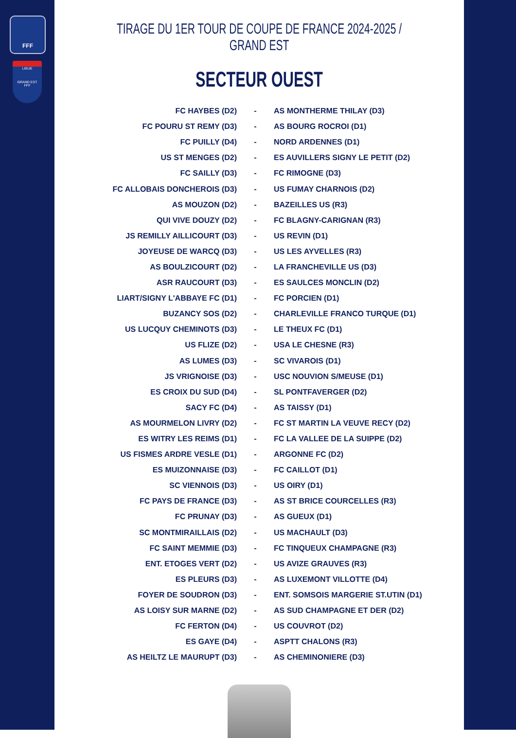FFF
LIGUE
GRAND EST
FFF
TIRAGE DU 1ER TOUR DE COUPE DE FRANCE 2024-2025 / GRAND EST
SECTEUR OUEST
| FC HAYBES (D2) | - | AS MONTHERME THILAY (D3) |
| FC POURU ST REMY (D3) | - | AS BOURG ROCROI (D1) |
| FC PUILLY (D4) | - | NORD ARDENNES (D1) |
| US ST MENGES (D2) | - | ES AUVILLERS SIGNY LE PETIT (D2) |
| FC SAILLY (D3) | - | FC RIMOGNE (D3) |
| FC ALLOBAIS DONCHEROIS (D3) | - | US FUMAY CHARNOIS (D2) |
| AS MOUZON (D2) | - | BAZEILLES US (R3) |
| QUI VIVE DOUZY (D2) | - | FC BLAGNY-CARIGNAN (R3) |
| JS REMILLY AILLICOURT (D3) | - | US REVIN (D1) |
| JOYEUSE DE WARCQ (D3) | - | US LES AYVELLES (R3) |
| AS BOULZICOURT (D2) | - | LA FRANCHEVILLE US (D3) |
| ASR RAUCOURT (D3) | - | ES SAULCES MONCLIN (D2) |
| LIART/SIGNY L'ABBAYE FC (D1) | - | FC PORCIEN (D1) |
| BUZANCY SOS (D2) | - | CHARLEVILLE FRANCO TURQUE (D1) |
| US LUCQUY CHEMINOTS (D3) | - | LE THEUX FC (D1) |
| US FLIZE (D2) | - | USA LE CHESNE (R3) |
| AS LUMES (D3) | - | SC VIVAROIS (D1) |
| JS VRIGNOISE (D3) | - | USC NOUVION S/MEUSE (D1) |
| ES CROIX DU SUD (D4) | - | SL PONTFAVERGER (D2) |
| SACY FC (D4) | - | AS TAISSY (D1) |
| AS MOURMELON LIVRY (D2) | - | FC ST MARTIN LA VEUVE RECY (D2) |
| ES WITRY LES REIMS (D1) | - | FC LA VALLEE DE LA SUIPPE (D2) |
| US FISMES ARDRE VESLE (D1) | - | ARGONNE FC (D2) |
| ES MUIZONNAISE (D3) | - | FC CAILLOT (D1) |
| SC VIENNOIS (D3) | - | US OIRY (D1) |
| FC PAYS DE FRANCE (D3) | - | AS ST BRICE COURCELLES (R3) |
| FC PRUNAY (D3) | - | AS GUEUX (D1) |
| SC MONTMIRAILLAIS (D2) | - | US MACHAULT (D3) |
| FC SAINT MEMMIE (D3) | - | FC TINQUEUX CHAMPAGNE (R3) |
| ENT. ETOGES VERT (D2) | - | US AVIZE GRAUVES (R3) |
| ES PLEURS (D3) | - | AS LUXEMONT VILLOTTE (D4) |
| FOYER DE SOUDRON (D3) | - | ENT. SOMSOIS MARGERIE ST.UTIN (D1) |
| AS LOISY SUR MARNE (D2) | - | AS SUD CHAMPAGNE ET DER (D2) |
| FC FERTON (D4) | - | US COUVROT (D2) |
| ES GAYE (D4) | - | ASPTT CHALONS (R3) |
| AS HEILTZ LE MAURUPT (D3) | - | AS CHEMINONIERE (D3) |